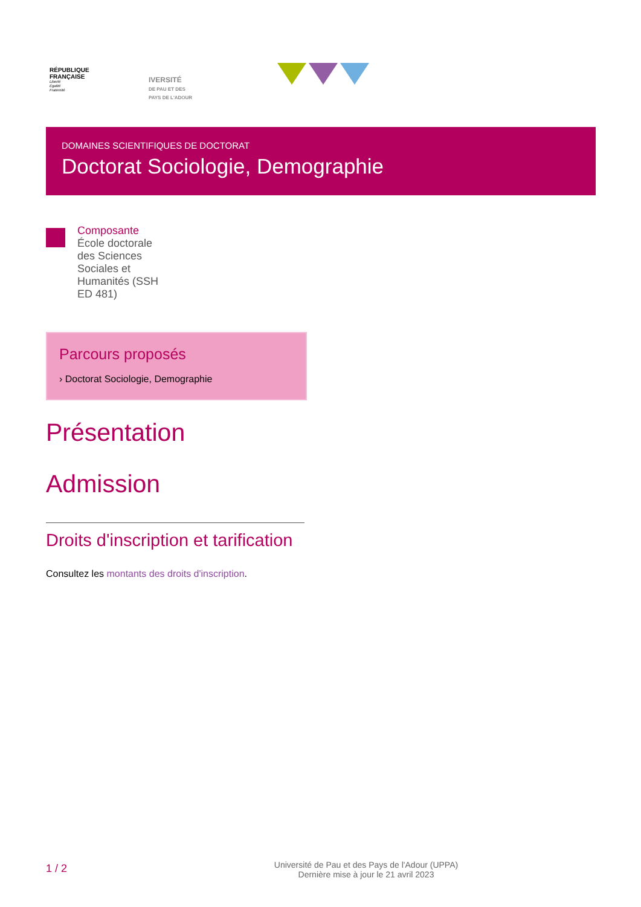RÉPUBLIQUE
FRANÇAISE
Liberté
Égalité
Fraternité
IVERSITÉ
DE PAU ET DES
PAYS DE L'ADOUR
DOMAINES SCIENTIFIQUES DE DOCTORAT
Doctorat Sociologie, Demographie
Composante
École doctorale des Sciences Sociales et Humanités (SSH ED 481)
Parcours proposés
› Doctorat Sociologie, Demographie
Présentation
Admission
Droits d'inscription et tarification
Consultez les montants des droits d'inscription.
1 / 2
Université de Pau et des Pays de l'Adour (UPPA)
Dernière mise à jour le 21 avril 2023